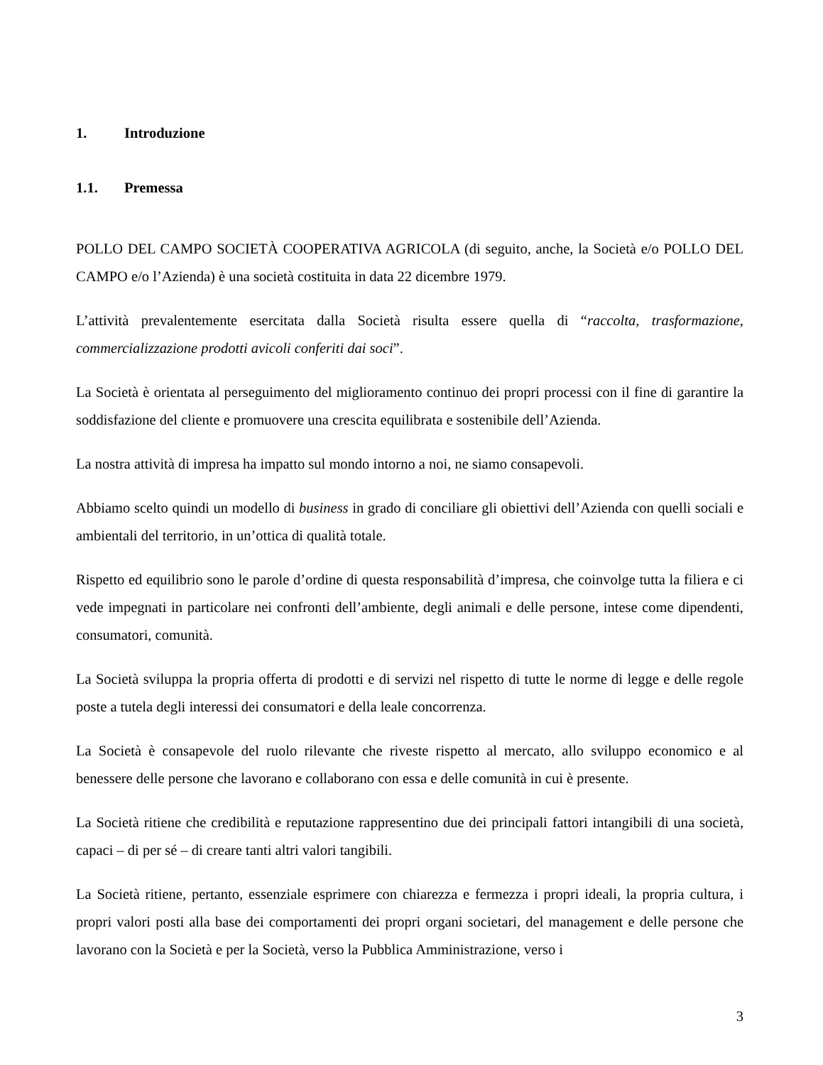1. Introduzione
1.1. Premessa
POLLO DEL CAMPO SOCIETÀ COOPERATIVA AGRICOLA (di seguito, anche, la Società e/o POLLO DEL CAMPO e/o l’Azienda) è una società costituita in data 22 dicembre 1979.
L’attività prevalentemente esercitata dalla Società risulta essere quella di “raccolta, trasformazione, commercializzazione prodotti avicoli conferiti dai soci”.
La Società è orientata al perseguimento del miglioramento continuo dei propri processi con il fine di garantire la soddisfazione del cliente e promuovere una crescita equilibrata e sostenibile dell’Azienda.
La nostra attività di impresa ha impatto sul mondo intorno a noi, ne siamo consapevoli.
Abbiamo scelto quindi un modello di business in grado di conciliare gli obiettivi dell’Azienda con quelli sociali e ambientali del territorio, in un’ottica di qualità totale.
Rispetto ed equilibrio sono le parole d’ordine di questa responsabilità d’impresa, che coinvolge tutta la filiera e ci vede impegnati in particolare nei confronti dell’ambiente, degli animali e delle persone, intese come dipendenti, consumatori, comunità.
La Società sviluppa la propria offerta di prodotti e di servizi nel rispetto di tutte le norme di legge e delle regole poste a tutela degli interessi dei consumatori e della leale concorrenza.
La Società è consapevole del ruolo rilevante che riveste rispetto al mercato, allo sviluppo economico e al benessere delle persone che lavorano e collaborano con essa e delle comunità in cui è presente.
La Società ritiene che credibilità e reputazione rappresentino due dei principali fattori intangibili di una società, capaci – di per sé – di creare tanti altri valori tangibili.
La Società ritiene, pertanto, essenziale esprimere con chiarezza e fermezza i propri ideali, la propria cultura, i propri valori posti alla base dei comportamenti dei propri organi societari, del management e delle persone che lavorano con la Società e per la Società, verso la Pubblica Amministrazione, verso i
3